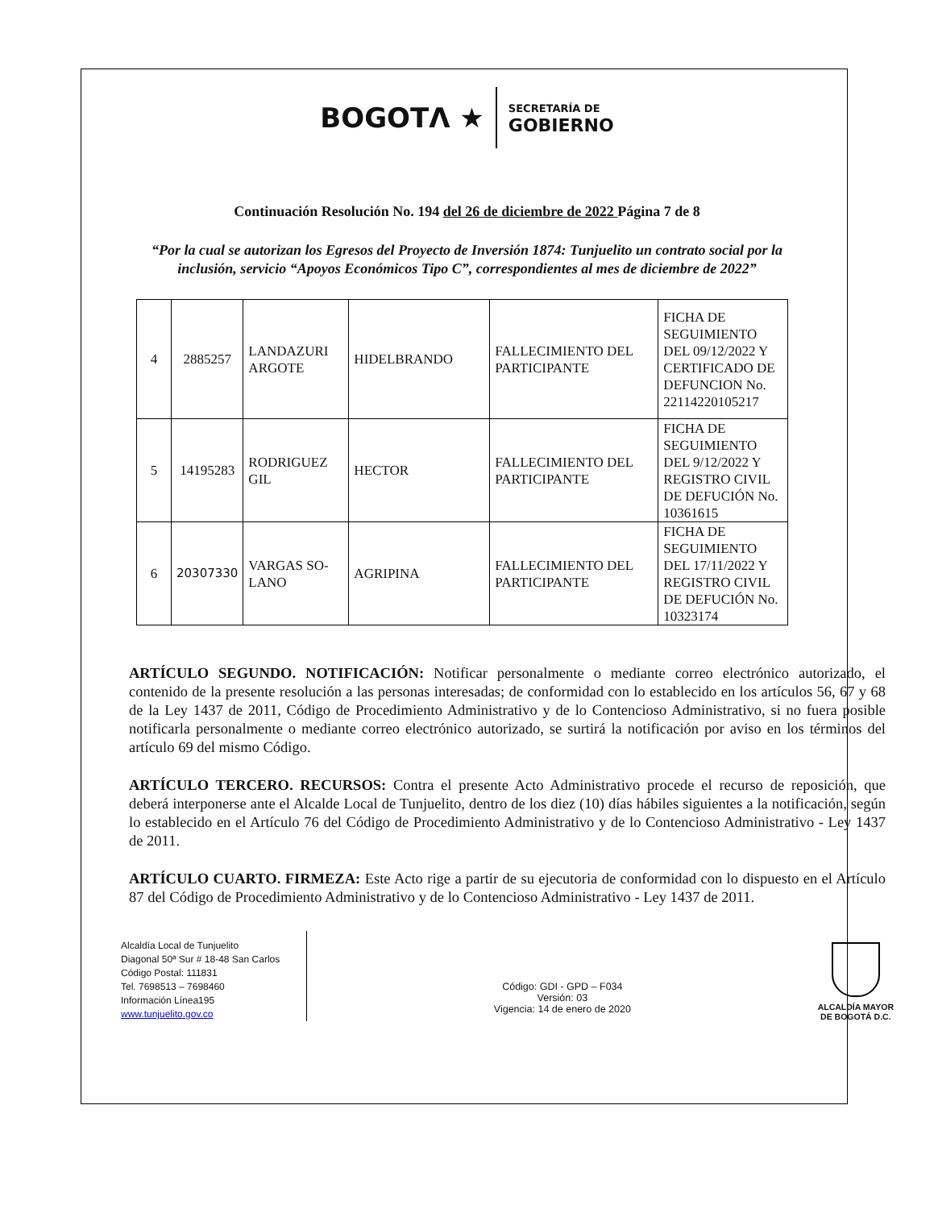BOGOTΛ ★ SECRETARÍA DE
GOBIERNO
Continuación Resolución No. 194 del 26 de diciembre de 2022 Página 7 de 8
“Por la cual se autorizan los Egresos del Proyecto de Inversión 1874: Tunjuelito un contrato social por la inclusión, servicio “Apoyos Económicos Tipo C”, correspondientes al mes de diciembre de 2022”
| 4 | 2885257 | LANDAZURI ARGOTE | HIDELBRANDO | FALLECIMIENTO DEL PARTICIPANTE | FICHA DE SEGUIMIENTO DEL 09/12/2022 Y CERTIFICADO DE DEFUNCION No. 22114220105217 |
| 5 | 14195283 | RODRIGUEZ GIL | HECTOR | FALLECIMIENTO DEL PARTICIPANTE | FICHA DE SEGUIMIENTO DEL 9/12/2022 Y REGISTRO CIVIL DE DEFUCIÓN No. 10361615 |
| 6 | 20307330 | VARGAS SO-LANO | AGRIPINA | FALLECIMIENTO DEL PARTICIPANTE | FICHA DE SEGUIMIENTO DEL 17/11/2022 Y REGISTRO CIVIL DE DEFUCIÓN No. 10323174 |
ARTÍCULO SEGUNDO. NOTIFICACIÓN: Notificar personalmente o mediante correo electrónico autorizado, el contenido de la presente resolución a las personas interesadas; de conformidad con lo establecido en los artículos 56, 67 y 68 de la Ley 1437 de 2011, Código de Procedimiento Administrativo y de lo Contencioso Administrativo, si no fuera posible notificarla personalmente o mediante correo electrónico autorizado, se surtirá la notificación por aviso en los términos del artículo 69 del mismo Código.
ARTÍCULO TERCERO. RECURSOS: Contra el presente Acto Administrativo procede el recurso de reposición, que deberá interponerse ante el Alcalde Local de Tunjuelito, dentro de los diez (10) días hábiles siguientes a la notificación, según lo establecido en el Artículo 76 del Código de Procedimiento Administrativo y de lo Contencioso Administrativo - Ley 1437 de 2011.
ARTÍCULO CUARTO. FIRMEZA: Este Acto rige a partir de su ejecutoria de conformidad con lo dispuesto en el Artículo 87 del Código de Procedimiento Administrativo y de lo Contencioso Administrativo - Ley 1437 de 2011.
Alcaldía Local de Tunjuelito
Diagonal 50ª Sur # 18-48 San Carlos
Código Postal: 111831
Tel. 7698513 – 7698460
Información Línea195
www.tunjuelito.gov.co
Código: GDI - GPD – F034
Versión: 03
Vigencia: 14 de enero de 2020
ALCALDÍA MAYOR
DE BOGOTÁ D.C.